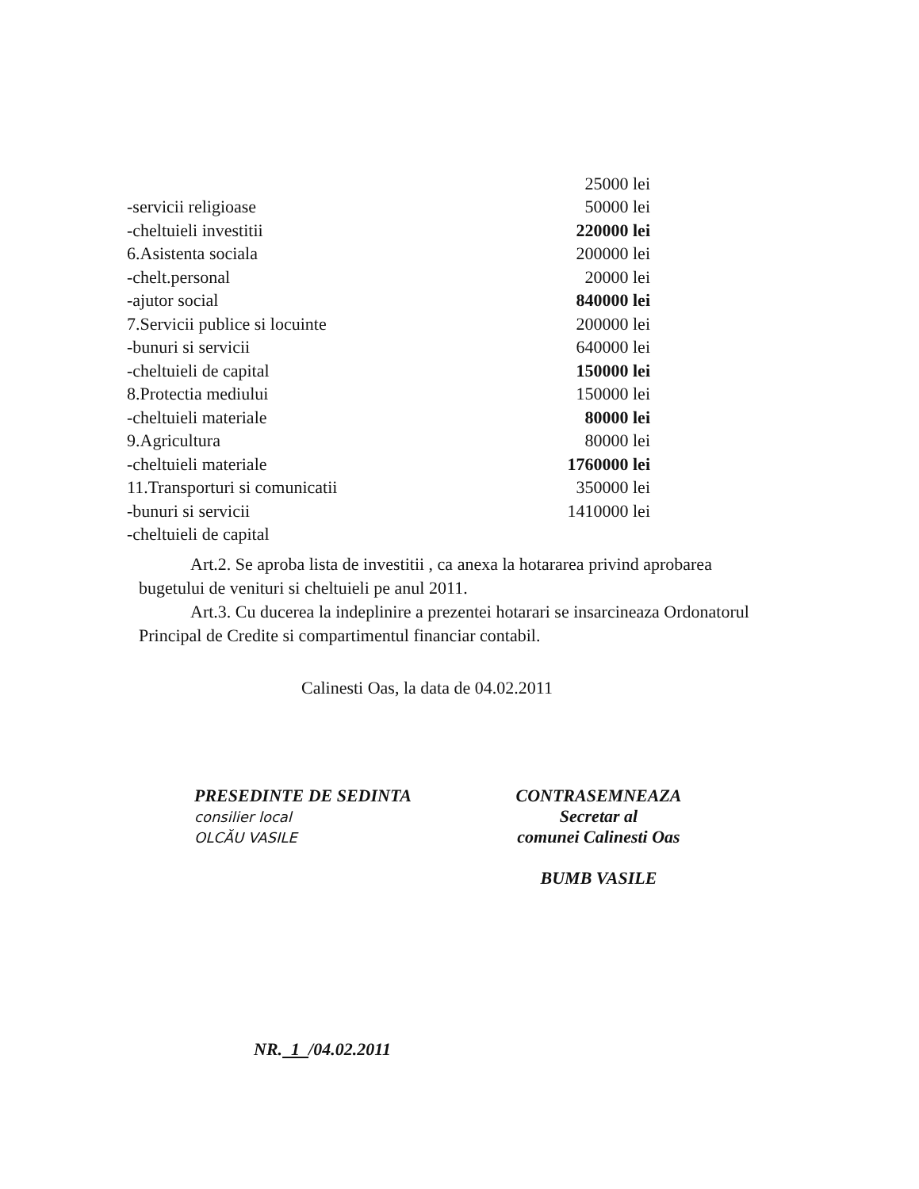| | 25000 lei |
| -servicii religioase | 50000 lei |
| -cheltuieli investitii | 220000 lei |
| 6.Asistenta sociala | 200000 lei |
| -chelt.personal | 20000 lei |
| -ajutor social | 840000 lei |
| 7.Servicii publice si locuinte | 200000 lei |
| -bunuri si servicii | 640000 lei |
| -cheltuieli de capital | 150000 lei |
| 8.Protectia mediului | 150000 lei |
| -cheltuieli materiale | 80000 lei |
| 9.Agricultura | 80000 lei |
| -cheltuieli materiale | 1760000 lei |
| 11.Transporturi si comunicatii | 350000 lei |
| -bunuri si servicii | 1410000 lei |
| -cheltuieli de capital | |
Art.2. Se aproba lista de investitii , ca anexa la hotararea privind aprobarea bugetului de venituri si cheltuieli pe anul 2011.
Art.3. Cu ducerea la indeplinire a prezentei hotarari se insarcineaza Ordonatorul Principal de Credite si compartimentul financiar contabil.
Calinesti Oas, la data de 04.02.2011
PRESEDINTE DE SEDINTA
consilier local
OLCĂU VASILE
CONTRASEMNEAZA
Secretar al
comunei Calinesti Oas
BUMB VASILE
NR. 1 /04.02.2011